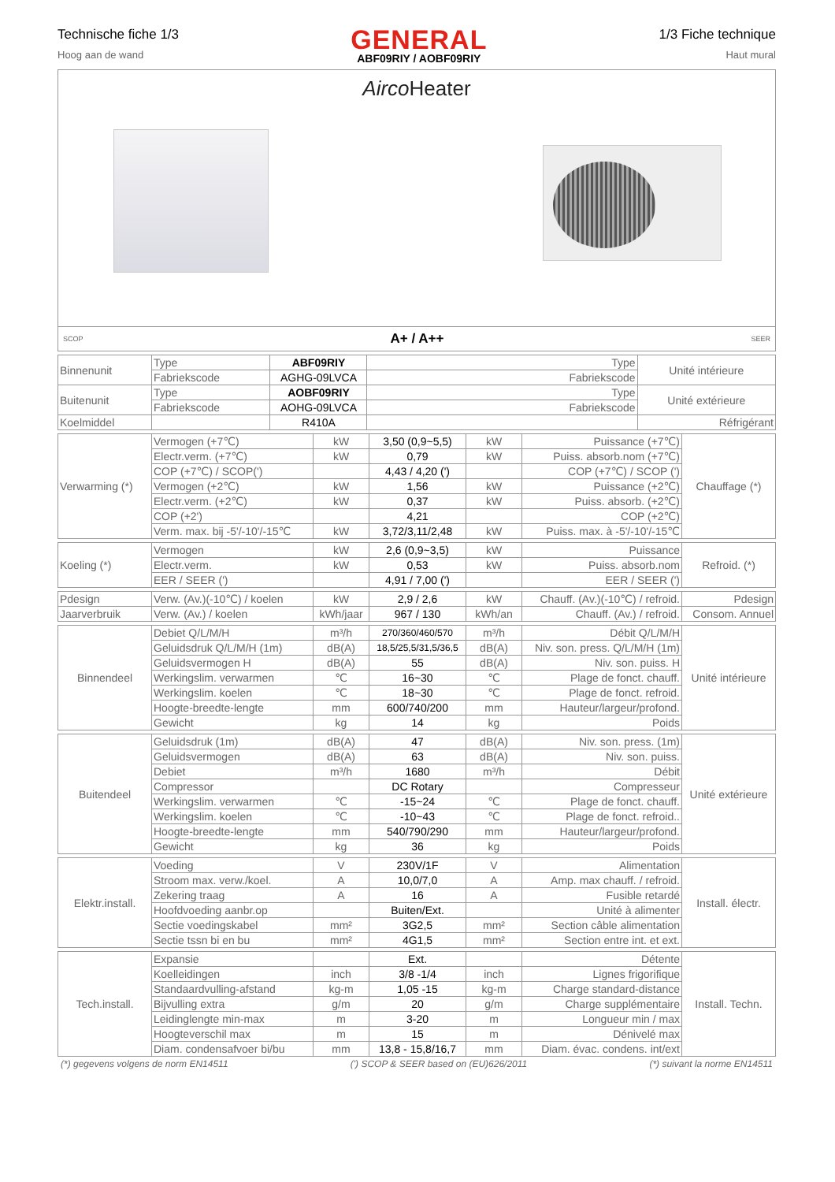Technische fiche 1/3
Hoog aan de wand
GENERAL
ABF09RIY / AOBF09RIY
1/3 Fiche technique
Haut mural
Airco Heater
SCOP A+ / A++ SEER
| Binnenunit | Type | ABF09RIY | Type | Unité intérieure |
| | Fabriekscode | AGHG-09LVCA | Fabriekscode | |
| Buitenunit | Type | AOBF09RIY | Type | Unité extérieure |
| | Fabriekscode | AOHG-09LVCA | Fabriekscode | |
| Koelmiddel | | R410A | | Réfrigérant |
| Verwarming (*) | Vermogen (+7℃) | kW | 3,50 (0,9~5,5) | kW | Puissance (+7℃) | Chauffage (*) |
| | Electr.verm. (+7℃) | kW | 0,79 | kW | Puiss. absorb.nom (+7℃) | |
| | COP (+7℃) / SCOP(') | | 4,43 / 4,20 (') | | COP (+7℃) / SCOP (') | |
| | Vermogen (+2℃) | kW | 1,56 | kW | Puissance (+2℃) | |
| | Electr.verm. (+2℃) | kW | 0,37 | kW | Puiss. absorb. (+2℃) | |
| | COP (+2') | | 4,21 | | COP (+2℃) | |
| | Verm. max. bij -5'/-10'/-15℃ | kW | 3,72/3,11/2,48 | kW | Puiss. max. à -5'/-10'/-15℃ | |
| Koeling (*) | Vermogen | kW | 2,6 (0,9~3,5) | kW | Puissance | Refroid. (*) |
| | Electr.verm. | kW | 0,53 | kW | Puiss. absorb.nom | |
| | EER / SEER (') | | 4,91 / 7,00 (') | | EER / SEER (') | |
| Pdesign | Verw. (Av.)(-10℃) / koelen | kW | 2,9 / 2,6 | kW | Chauff. (Av.)(-10℃) / refroid. | Pdesign |
| Jaarverbruik | Verw. (Av.) / koelen | kWh/jaar | 967 / 130 | kWh/an | Chauff. (Av.) / refroid. | Consom. Annuel |
| Binnendeel | Debiet Q/L/M/H | m³/h | 270/360/460/570 | m³/h | Débit Q/L/M/H | Unité intérieure |
| | Geluidsdruk Q/L/M/H (1m) | dB(A) | 18,5/25,5/31,5/36,5 | dB(A) | Niv. son. press. Q/L/M/H (1m) | |
| | Geluidsvermogen H | dB(A) | 55 | dB(A) | Niv. son. puiss. H | |
| | Werkingslim. verwarmen | ℃ | 16~30 | ℃ | Plage de fonct. chauff. | |
| | Werkingslim. koelen | ℃ | 18~30 | ℃ | Plage de fonct. refroid. | |
| | Hoogte-breedte-lengte | mm | 600/740/200 | mm | Hauteur/largeur/profond. | |
| | Gewicht | kg | 14 | kg | Poids | |
| Buitendeel | Geluidsdruk (1m) | dB(A) | 47 | dB(A) | Niv. son. press. (1m) | Unité extérieure |
| | Geluidsvermogen | dB(A) | 63 | dB(A) | Niv. son. puiss. | |
| | Debiet | m³/h | 1680 | m³/h | Débit | |
| | Compressor | | DC Rotary | | Compresseur | |
| | Werkingslim. verwarmen | ℃ | -15~24 | ℃ | Plage de fonct. chauff. | |
| | Werkingslim. koelen | ℃ | -10~43 | ℃ | Plage de fonct. refroid.. | |
| | Hoogte-breedte-lengte | mm | 540/790/290 | mm | Hauteur/largeur/profond. | |
| | Gewicht | kg | 36 | kg | Poids | |
| Elektr.install. | Voeding | V | 230V/1F | V | Alimentation | Install. électr. |
| | Stroom max. verw./koel. | A | 10,0/7,0 | A | Amp. max chauff. / refroid. | |
| | Zekering traag | A | 16 | A | Fusible retardé | |
| | Hoofdvoeding aanbr.op | | Buiten/Ext. | | Unité à alimenter | |
| | Sectie voedingskabel | mm² | 3G2,5 | mm² | Section câble alimentation | |
| | Sectie tssn bi en bu | mm² | 4G1,5 | mm² | Section entre int. et ext. | |
| Tech.install. | Expansie | | Ext. | | Détente | Install. Techn. |
| | Koelleidingen | inch | 3/8 -1/4 | inch | Lignes frigorifique | |
| | Standaardvulling-afstand | kg-m | 1,05 -15 | kg-m | Charge standard-distance | |
| | Bijvulling extra | g/m | 20 | g/m | Charge supplémentaire | |
| | Leidinglengte min-max | m | 3-20 | m | Longueur min / max | |
| | Hoogteverschil max | m | 15 | m | Dénivelé max | |
| | Diam. condensafvoer bi/bu | mm | 13,8 - 15,8/16,7 | mm | Diam. évac. condens. int/ext | |
(*) gegevens volgens de norm EN14511 (') SCOP & SEER based on (EU)626/2011 (*) suivant la norme EN14511